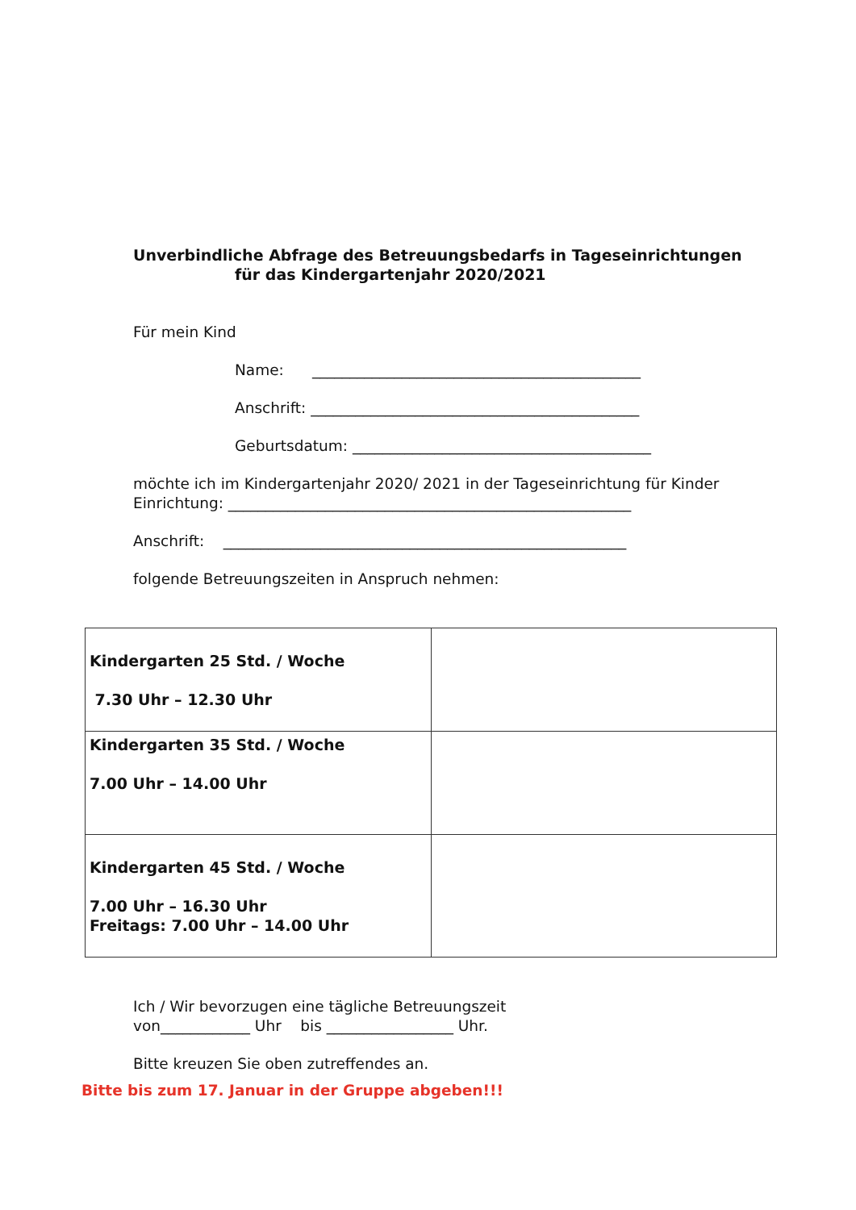Unverbindliche Abfrage des Betreuungsbedarfs in Tageseinrichtungen
für das Kindergartenjahr 2020/2021
Für mein Kind
Name: ____________________________________________
Anschrift: ____________________________________________
Geburtsdatum: ________________________________________
möchte ich im Kindergartenjahr 2020/ 2021 in der Tageseinrichtung für Kinder
Einrichtung: ______________________________________________________
Anschrift: ______________________________________________________
folgende Betreuungszeiten in Anspruch nehmen:
| Kindergarten 25 Std. / Woche 7.30 Uhr – 12.30 Uhr | |
| Kindergarten 35 Std. / Woche 7.00 Uhr – 14.00 Uhr | |
| Kindergarten 45 Std. / Woche 7.00 Uhr – 16.30 Uhr Freitags: 7.00 Uhr – 14.00 Uhr | |
Ich / Wir bevorzugen eine tägliche Betreuungszeit
von____________ Uhr bis _________________ Uhr.
Bitte kreuzen Sie oben zutreffendes an.
Bitte bis zum 17. Januar in der Gruppe abgeben!!!